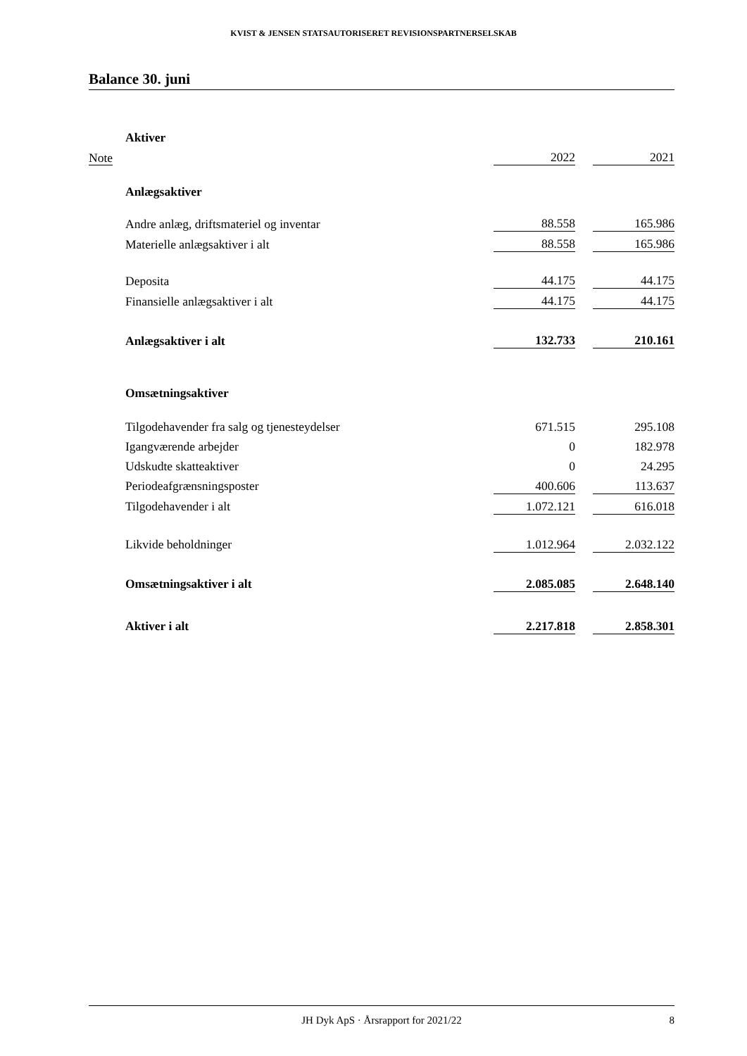KVIST & JENSEN STATSAUTORISERET REVISIONSPARTNERSELSKAB
Balance 30. juni
| | Aktiver | | | |
| Note | | 2022 | | 2021 |
| | Anlægsaktiver | | | |
| | Andre anlæg, driftsmateriel og inventar | 88.558 | | 165.986 |
| | Materielle anlægsaktiver i alt | 88.558 | | 165.986 |
| | Deposita | 44.175 | | 44.175 |
| | Finansielle anlægsaktiver i alt | 44.175 | | 44.175 |
| | Anlægsaktiver i alt | 132.733 | | 210.161 |
| | Omsætningsaktiver | | | |
| | Tilgodehavender fra salg og tjenesteydelser | 671.515 | | 295.108 |
| | Igangværende arbejder | 0 | | 182.978 |
| | Udskudte skatteaktiver | 0 | | 24.295 |
| | Periodeafgrænsningsposter | 400.606 | | 113.637 |
| | Tilgodehavender i alt | 1.072.121 | | 616.018 |
| | Likvide beholdninger | 1.012.964 | | 2.032.122 |
| | Omsætningsaktiver i alt | 2.085.085 | | 2.648.140 |
| | Aktiver i alt | 2.217.818 | | 2.858.301 |
JH Dyk ApS · Årsrapport for 2021/22 8